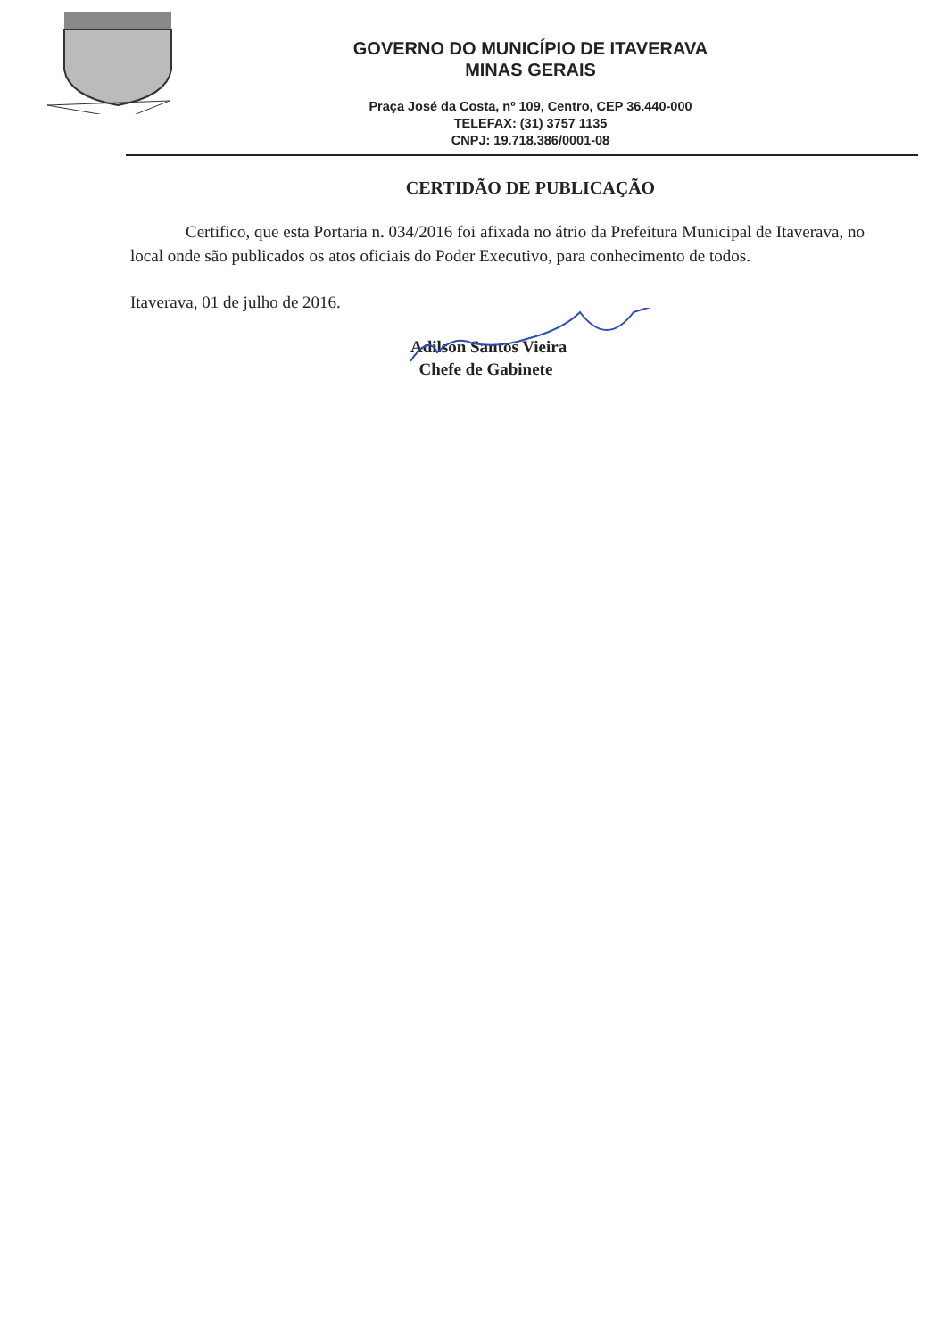GOVERNO DO MUNICÍPIO DE ITAVERAVA
MINAS GERAIS
Praça José da Costa, nº 109, Centro, CEP 36.440-000
TELEFAX: (31) 3757 1135
CNPJ: 19.718.386/0001-08
CERTIDÃO DE PUBLICAÇÃO
Certifico, que esta Portaria n. 034/2016 foi afixada no átrio da Prefeitura Municipal de Itaverava, no local onde são publicados os atos oficiais do Poder Executivo, para conhecimento de todos.
Itaverava, 01 de julho de 2016.
Adilson Santos Vieira
Chefe de Gabinete